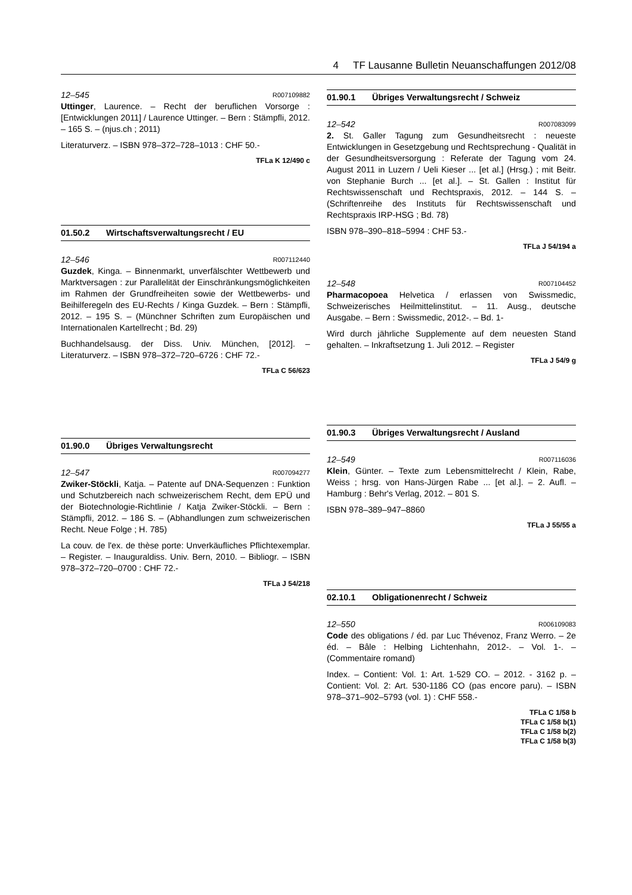4 TF Lausanne Bulletin Neuanschaffungen 2012/08
12–545 R007109882
Uttinger, Laurence. – Recht der beruflichen Vorsorge : [Entwicklungen 2011] / Laurence Uttinger. – Bern : Stämpfli, 2012. – 165 S. – (njus.ch ; 2011)
Literaturverz. – ISBN 978–372–728–1013 : CHF 50.-
TFLa K 12/490 c
01.50.2 Wirtschaftsverwaltungsrecht / EU
12–546 R007112440
Guzdek, Kinga. – Binnenmarkt, unverfälschter Wettbewerb und Marktversagen : zur Parallelität der Einschränkungsmöglichkeiten im Rahmen der Grundfreiheiten sowie der Wettbewerbs- und Beihilferegeln des EU-Rechts / Kinga Guzdek. – Bern : Stämpfli, 2012. – 195 S. – (Münchner Schriften zum Europäischen und Internationalen Kartellrecht ; Bd. 29)
Buchhandelsausg. der Diss. Univ. München, [2012]. – Literaturverz. – ISBN 978–372–720–6726 : CHF 72.-
TFLa C 56/623
01.90.0 Übriges Verwaltungsrecht
12–547 R007094277
Zwiker-Stöckli, Katja. – Patente auf DNA-Sequenzen : Funktion und Schutzbereich nach schweizerischem Recht, dem EPÜ und der Biotechnologie-Richtlinie / Katja Zwiker-Stöckli. – Bern : Stämpfli, 2012. – 186 S. – (Abhandlungen zum schweizerischen Recht. Neue Folge ; H. 785)
La couv. de l'ex. de thèse porte: Unverkäufliches Pflichtexemplar. – Register. – Inauguraldiss. Univ. Bern, 2010. – Bibliogr. – ISBN 978–372–720–0700 : CHF 72.-
TFLa J 54/218
01.90.1 Übriges Verwaltungsrecht / Schweiz
12–542 R007083099
2. St. Galler Tagung zum Gesundheitsrecht : neueste Entwicklungen in Gesetzgebung und Rechtsprechung - Qualität in der Gesundheitsversorgung : Referate der Tagung vom 24. August 2011 in Luzern / Ueli Kieser ... [et al.] (Hrsg.) ; mit Beitr. von Stephanie Burch ... [et al.]. – St. Gallen : Institut für Rechtswissenschaft und Rechtspraxis, 2012. – 144 S. – (Schriftenreihe des Instituts für Rechtswissenschaft und Rechtspraxis IRP-HSG ; Bd. 78)
ISBN 978–390–818–5994 : CHF 53.-
TFLa J 54/194 a
12–548 R007104452
Pharmacopoea Helvetica / erlassen von Swissmedic, Schweizerisches Heilmittelinstitut. – 11. Ausg., deutsche Ausgabe. – Bern : Swissmedic, 2012-. – Bd. 1-
Wird durch jährliche Supplemente auf dem neuesten Stand gehalten. – Inkraftsetzung 1. Juli 2012. – Register
TFLa J 54/9 g
01.90.3 Übriges Verwaltungsrecht / Ausland
12–549 R007116036
Klein, Günter. – Texte zum Lebensmittelrecht / Klein, Rabe, Weiss ; hrsg. von Hans-Jürgen Rabe ... [et al.]. – 2. Aufl. – Hamburg : Behr's Verlag, 2012. – 801 S.
ISBN 978–389–947–8860
TFLa J 55/55 a
02.10.1 Obligationenrecht / Schweiz
12–550 R006109083
Code des obligations / éd. par Luc Thévenoz, Franz Werro. – 2e éd. – Bâle : Helbing Lichtenhahn, 2012-. – Vol. 1-. – (Commentaire romand)
Index. – Contient: Vol. 1: Art. 1-529 CO. – 2012. - 3162 p. – Contient: Vol. 2: Art. 530-1186 CO (pas encore paru). – ISBN 978–371–902–5793 (vol. 1) : CHF 558.-
TFLa C 1/58 b
TFLa C 1/58 b(1)
TFLa C 1/58 b(2)
TFLa C 1/58 b(3)